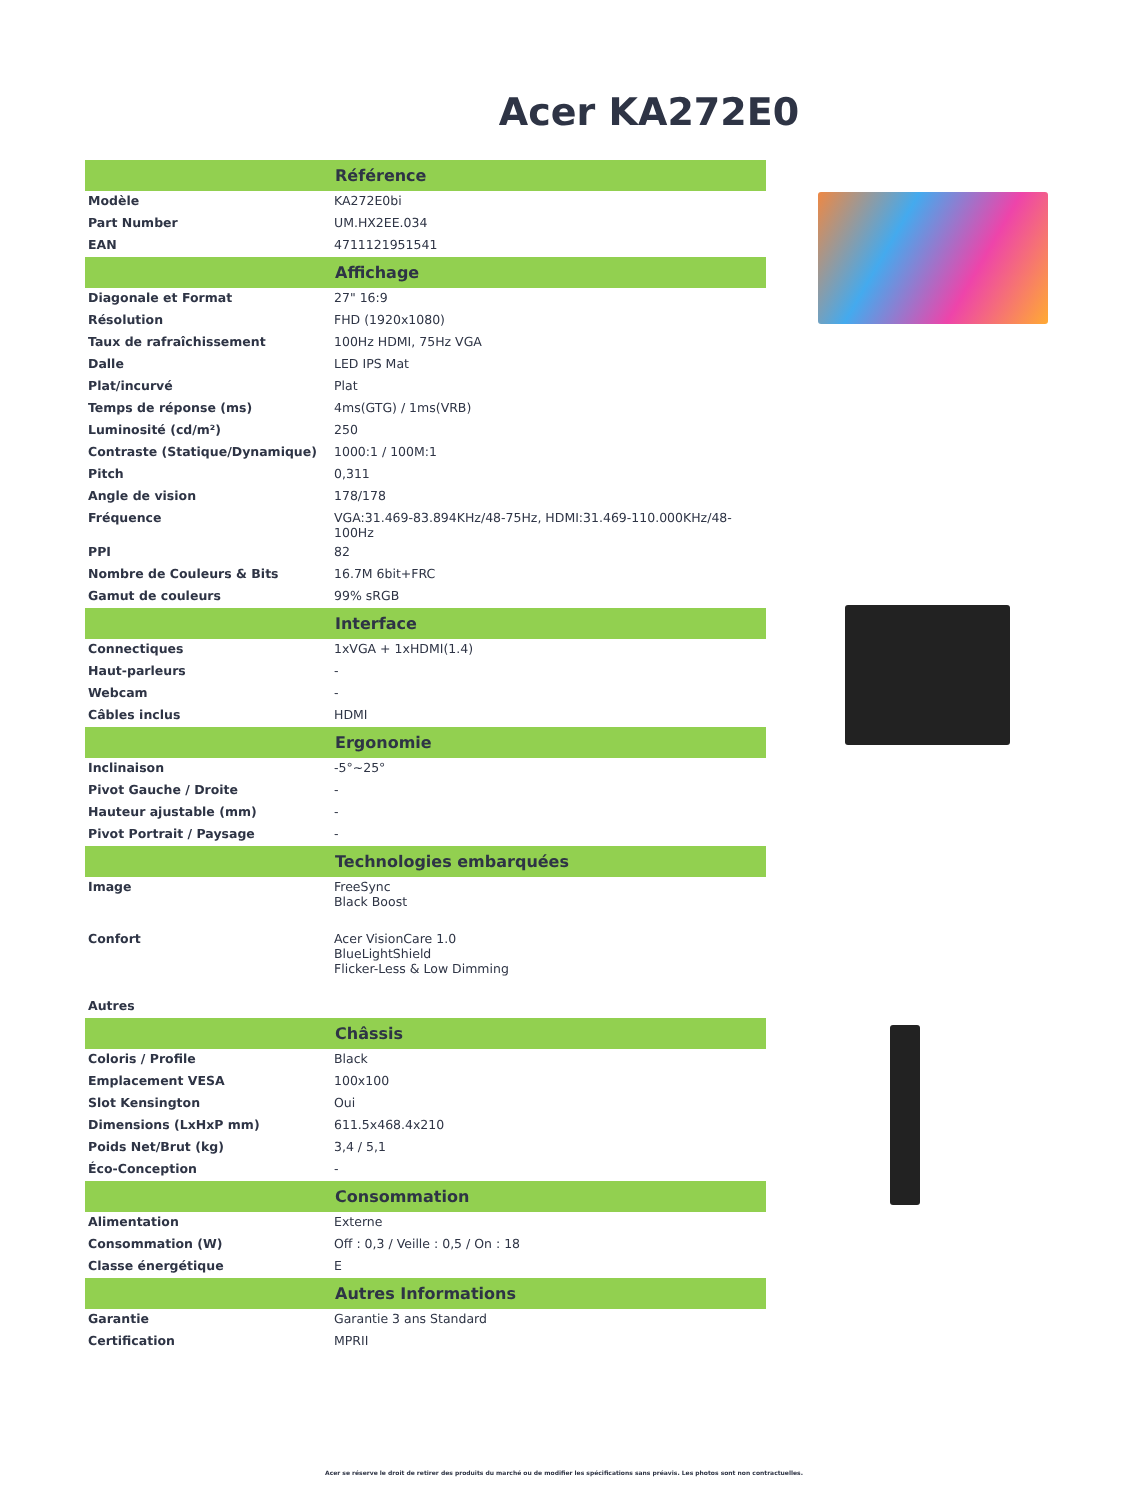Acer KA272E0
| Référence | |
| --- | --- |
| Modèle | KA272E0bi |
| Part Number | UM.HX2EE.034 |
| EAN | 4711121951541 |
| Affichage | |
| Diagonale et Format | 27" 16:9 |
| Résolution | FHD (1920x1080) |
| Taux de rafraîchissement | 100Hz HDMI, 75Hz VGA |
| Dalle | LED IPS Mat |
| Plat/incurvé | Plat |
| Temps de réponse (ms) | 4ms(GTG) / 1ms(VRB) |
| Luminosité (cd/m²) | 250 |
| Contraste (Statique/Dynamique) | 1000:1 / 100M:1 |
| Pitch | 0,311 |
| Angle de vision | 178/178 |
| Fréquence | VGA:31.469-83.894KHz/48-75Hz, HDMI:31.469-110.000KHz/48-100Hz |
| PPI | 82 |
| Nombre de Couleurs & Bits | 16.7M 6bit+FRC |
| Gamut de couleurs | 99% sRGB |
| Interface | |
| Connectiques | 1xVGA + 1xHDMI(1.4) |
| Haut-parleurs | - |
| Webcam | - |
| Câbles inclus | HDMI |
| Ergonomie | |
| Inclinaison | -5°~25° |
| Pivot Gauche / Droite | - |
| Hauteur ajustable (mm) | - |
| Pivot Portrait / Paysage | - |
| Technologies embarquées | |
| Image | FreeSync Black Boost |
| Confort | Acer VisionCare 1.0 BlueLightShield Flicker-Less & Low Dimming |
| Autres | |
| Châssis | |
| Coloris / Profile | Black |
| Emplacement VESA | 100x100 |
| Slot Kensington | Oui |
| Dimensions (LxHxP mm) | 611.5x468.4x210 |
| Poids Net/Brut (kg) | 3,4 / 5,1 |
| Éco-Conception | - |
| Consommation | |
| Alimentation | Externe |
| Consommation (W) | Off : 0,3 / Veille : 0,5 / On : 18 |
| Classe énergétique | E |
| Autres Informations | |
| Garantie | Garantie 3 ans Standard |
| Certification | MPRII |
Acer se réserve le droit de retirer des produits du marché ou de modifier les spécifications sans préavis. Les photos sont non contractuelles.